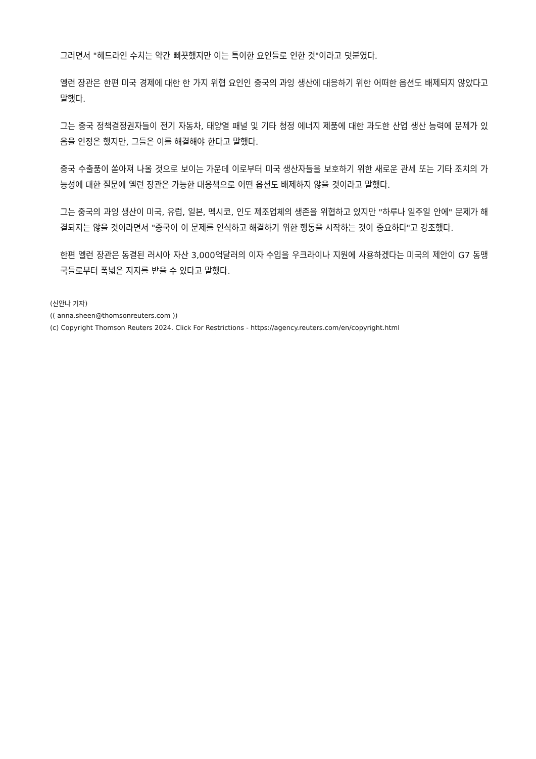그러면서 "헤드라인 수치는 약간 삐끗했지만 이는 특이한 요인들로 인한 것"이라고 덧붙였다.
옐런 장관은 한편 미국 경제에 대한 한 가지 위협 요인인 중국의 과잉 생산에 대응하기 위한 어떠한 옵션도 배제되지 않았다고 말했다.
그는 중국 정책결정권자들이 전기 자동차, 태양열 패널 및 기타 청정 에너지 제품에 대한 과도한 산업 생산 능력에 문제가 있음을 인정은 했지만, 그들은 이를 해결해야 한다고 말했다.
중국 수출품이 쏟아져 나올 것으로 보이는 가운데 이로부터 미국 생산자들을 보호하기 위한 새로운 관세 또는 기타 조치의 가능성에 대한 질문에 옐런 장관은 가능한 대응책으로 어떤 옵션도 배제하지 않을 것이라고 말했다.
그는 중국의 과잉 생산이 미국, 유럽, 일본, 멕시코, 인도 제조업체의 생존을 위협하고 있지만 "하루나 일주일 안에" 문제가 해결되지는 않을 것이라면서 "중국이 이 문제를 인식하고 해결하기 위한 행동을 시작하는 것이 중요하다"고 강조했다.
한편 옐런 장관은 동결된 러시아 자산 3,000억달러의 이자 수입을 우크라이나 지원에 사용하겠다는 미국의 제안이 G7 동맹국들로부터 폭넓은 지지를 받을 수 있다고 말했다.
(신안나 기자)
(( anna.sheen@thomsonreuters.com ))
(c) Copyright Thomson Reuters 2024. Click For Restrictions - https://agency.reuters.com/en/copyright.html